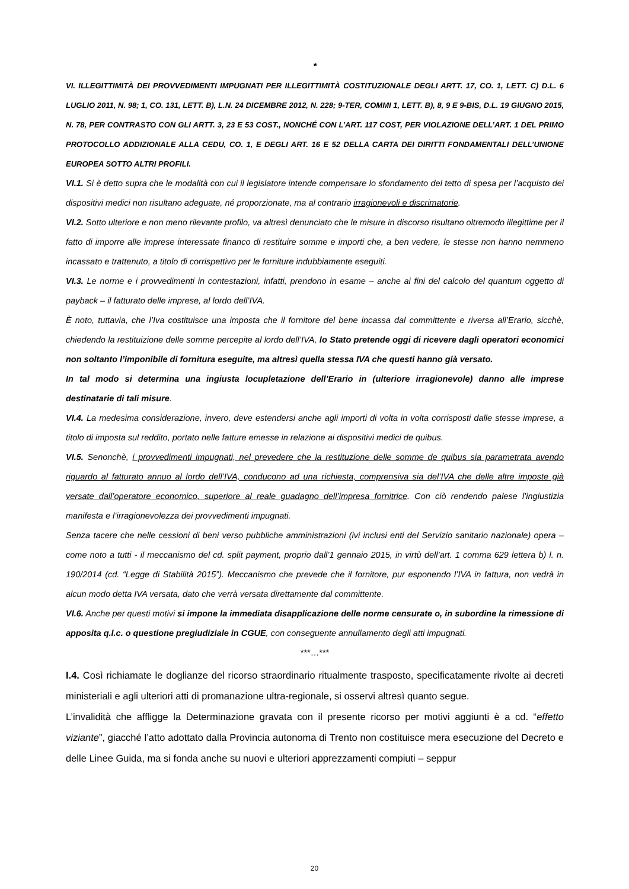*
VI. ILLEGITTIMITÀ DEI PROVVEDIMENTI IMPUGNATI PER ILLEGITTIMITÀ COSTITUZIONALE DEGLI ARTT. 17, CO. 1, LETT. C) D.L. 6 LUGLIO 2011, N. 98; 1, CO. 131, LETT. B), L.N. 24 DICEMBRE 2012, N. 228; 9-TER, COMMI 1, LETT. B), 8, 9 E 9-BIS, D.L. 19 GIUGNO 2015, N. 78, PER CONTRASTO CON GLI ARTT. 3, 23 E 53 COST., NONCHÉ CON L’ART. 117 COST, PER VIOLAZIONE DELL’ART. 1 DEL PRIMO PROTOCOLLO ADDIZIONALE ALLA CEDU, CO. 1, E DEGLI ART. 16 E 52 DELLA CARTA DEI DIRITTI FONDAMENTALI DELL’UNIONE EUROPEA SOTTO ALTRI PROFILI.
VI.1. Si è detto supra che le modalità con cui il legislatore intende compensare lo sfondamento del tetto di spesa per l’acquisto dei dispositivi medici non risultano adeguate, né proporzionate, ma al contrario irragionevoli e discrimatorie.
VI.2. Sotto ulteriore e non meno rilevante profilo, va altresì denunciato che le misure in discorso risultano oltremodo illegittime per il fatto di imporre alle imprese interessate financo di restituire somme e importi che, a ben vedere, le stesse non hanno nemmeno incassato e trattenuto, a titolo di corrispettivo per le forniture indubbiamente eseguiti.
VI.3. Le norme e i provvedimenti in contestazioni, infatti, prendono in esame – anche ai fini del calcolo del quantum oggetto di payback – il fatturato delle imprese, al lordo dell’IVA.
È noto, tuttavia, che l’Iva costituisce una imposta che il fornitore del bene incassa dal committente e riversa all’Erario, sicchè, chiedendo la restituizione delle somme percepite al lordo dell’IVA, lo Stato pretende oggi di ricevere dagli operatori economici non soltanto l’imponibile di fornitura eseguite, ma altresì quella stessa IVA che questi hanno già versato.
In tal modo si determina una ingiusta locupletazione dell’Erario in (ulteriore irragionevole) danno alle imprese destinatarie di tali misure.
VI.4. La medesima considerazione, invero, deve estendersi anche agli importi di volta in volta corrisposti dalle stesse imprese, a titolo di imposta sul reddito, portato nelle fatture emesse in relazione ai dispositivi medici de quibus.
VI.5. Senonchè, i provvedimenti impugnati, nel prevedere che la restituzione delle somme de quibus sia parametrata avendo riguardo al fatturato annuo al lordo dell’IVA, conducono ad una richiesta, comprensiva sia del’IVA che delle altre imposte già versate dall’operatore economico, superiore al reale guadagno dell’impresa fornitrice. Con ciò rendendo palese l’ingiustizia manifesta e l’irragionevolezza dei provvedimenti impugnati.
Senza tacere che nelle cessioni di beni verso pubbliche amministrazioni (ivi inclusi enti del Servizio sanitario nazionale) opera – come noto a tutti - il meccanismo del cd. split payment, proprio dall’1 gennaio 2015, in virtù dell’art. 1 comma 629 lettera b) l. n. 190/2014 (cd. “Legge di Stabilità 2015”). Meccanismo che prevede che il fornitore, pur esponendo l’IVA in fattura, non vedrà in alcun modo detta IVA versata, dato che verrà versata direttamente dal committente.
VI.6. Anche per questi motivi si impone la immediata disapplicazione delle norme censurate o, in subordine la rimessione di apposita q.l.c. o questione pregiudiziale in CGUE, con conseguente annullamento degli atti impugnati.
***…***
I.4. Così richiamate le doglianze del ricorso straordinario ritualmente trasposto, specificatamente rivolte ai decreti ministeriali e agli ulteriori atti di promanazione ultra-regionale, si osservi altresì quanto segue.
L’invalidità che affligge la Determinazione gravata con il presente ricorso per motivi aggiunti è a cd. “effetto viziante”, giacché l’atto adottato dalla Provincia autonoma di Trento non costituisce mera esecuzione del Decreto e delle Linee Guida, ma si fonda anche su nuovi e ulteriori apprezzamenti compiuti – seppur
20